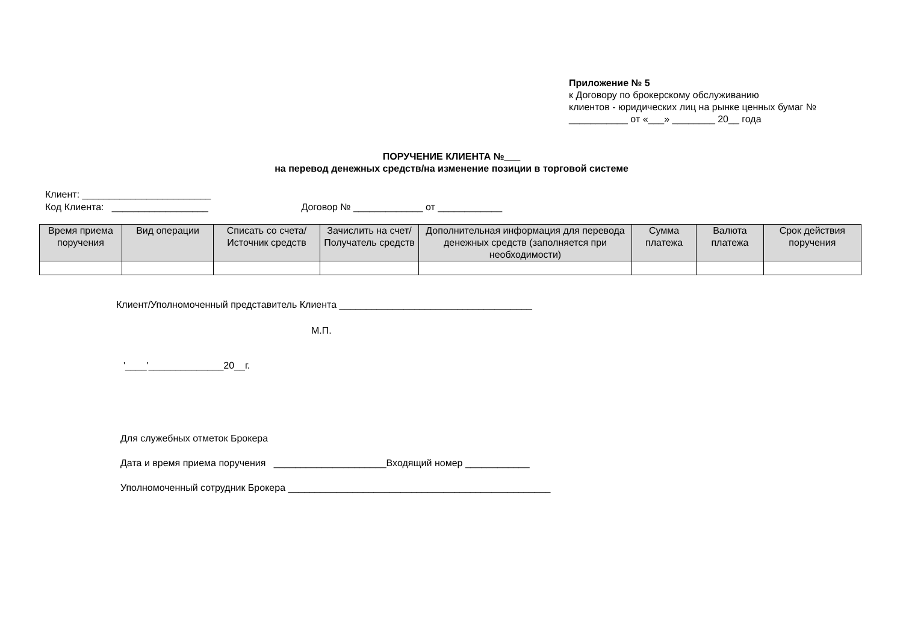Приложение № 5
к Договору по брокерскому обслуживанию
клиентов - юридических лиц на рынке ценных бумаг №
___________ от «___» ________ 20__ года
ПОРУЧЕНИЕ КЛИЕНТА №___
на перевод денежных средств/на изменение позиции в торговой системе
Клиент: ________________________
Код Клиента: __________________ Договор № _____________ от ____________
| Время приема поручения | Вид операции | Списать со счета/Источник средств | Зачислить на счет/Получатель средств | Дополнительная информация для перевода денежных средств (заполняется при необходимости) | Сумма платежа | Валюта платежа | Срок действия поручения |
| --- | --- | --- | --- | --- | --- | --- | --- |
Клиент/Уполномоченный представитель Клиента ____________________________________
М.П.
'____'______________20__г.
Для служебных отметок Брокера
Дата и время приема поручения _____________________Входящий номер ____________
Уполномоченный сотрудник Брокера _________________________________________________